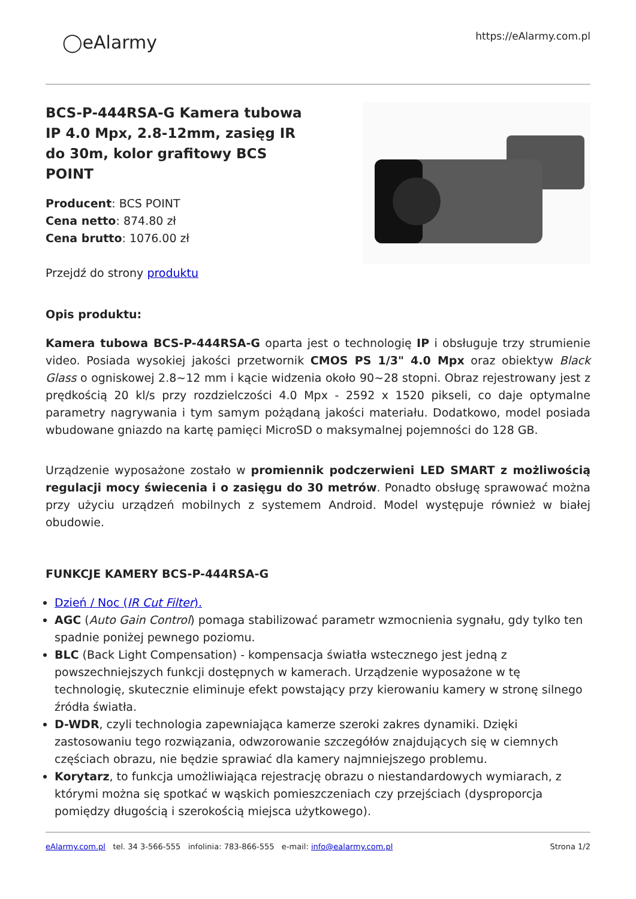◯eAlarmy
https://eAlarmy.com.pl
BCS-P-444RSA-G Kamera tubowa IP 4.0 Mpx, 2.8-12mm, zasięg IR do 30m, kolor grafitowy BCS POINT
Producent: BCS POINT
Cena netto: 874.80 zł
Cena brutto: 1076.00 zł
Przejdź do strony produktu
Opis produktu:
Kamera tubowa BCS-P-444RSA-G oparta jest o technologię IP i obsługuje trzy strumienie video. Posiada wysokiej jakości przetwornik CMOS PS 1/3" 4.0 Mpx oraz obiektyw Black Glass o ogniskowej 2.8~12 mm i kącie widzenia około 90~28 stopni. Obraz rejestrowany jest z prędkością 20 kl/s przy rozdzielczości 4.0 Mpx - 2592 x 1520 pikseli, co daje optymalne parametry nagrywania i tym samym pożądaną jakości materiału. Dodatkowo, model posiada wbudowane gniazdo na kartę pamięci MicroSD o maksymalnej pojemności do 128 GB.
Urządzenie wyposażone zostało w promiennik podczerwieni LED SMART z możliwością regulacji mocy świecenia i o zasięgu do 30 metrów. Ponadto obsługę sprawować można przy użyciu urządzeń mobilnych z systemem Android. Model występuje również w białej obudowie.
FUNKCJE KAMERY BCS-P-444RSA-G
Dzień / Noc (IR Cut Filter).
AGC (Auto Gain Control) pomaga stabilizować parametr wzmocnienia sygnału, gdy tylko ten spadnie poniżej pewnego poziomu.
BLC (Back Light Compensation) - kompensacja światła wstecznego jest jedną z powszechniejszych funkcji dostępnych w kamerach. Urządzenie wyposażone w tę technologię, skutecznie eliminuje efekt powstający przy kierowaniu kamery w stronę silnego źródła światła.
D-WDR, czyli technologia zapewniająca kamerze szeroki zakres dynamiki. Dzięki zastosowaniu tego rozwiązania, odwzorowanie szczegółów znajdujących się w ciemnych częściach obrazu, nie będzie sprawiać dla kamery najmniejszego problemu.
Korytarz, to funkcja umożliwiająca rejestrację obrazu o niestandardowych wymiarach, z którymi można się spotkać w wąskich pomieszczeniach czy przejściach (dysproporcja pomiędzy długością i szerokością miejsca użytkowego).
eAlarmy.com.pl tel. 34 3-566-555 infolinia: 783-866-555 e-mail: info@ealarmy.com.pl Strona 1/2